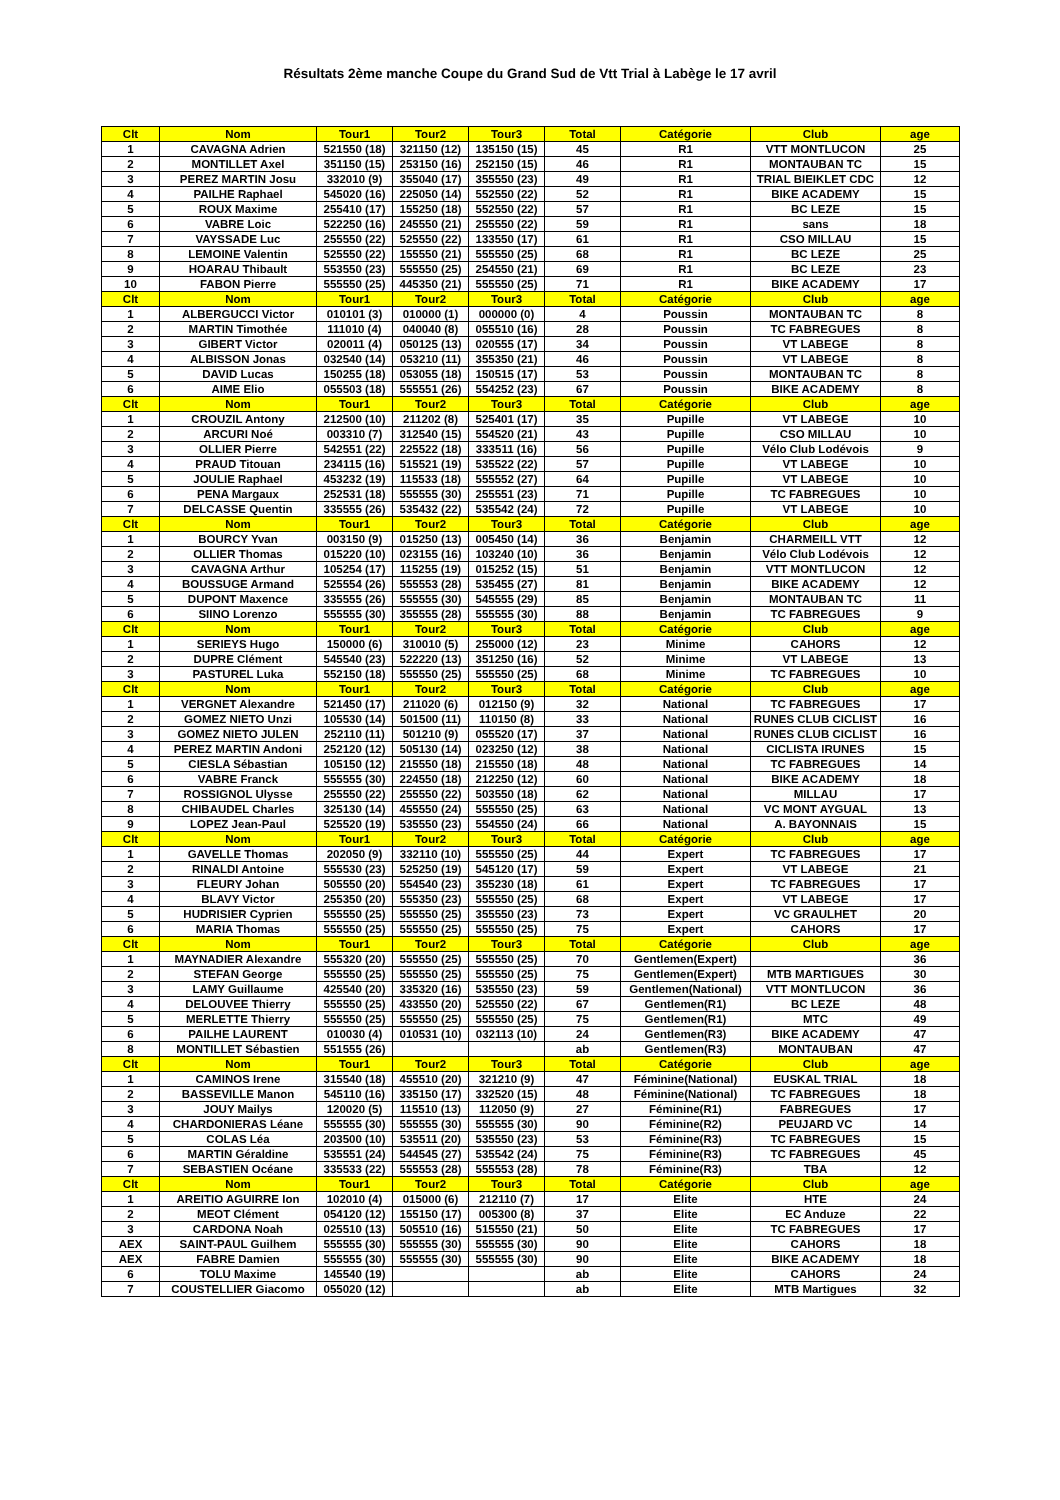Résultats 2ème manche Coupe du Grand Sud de Vtt Trial à Labège le 17 avril
| Clt | Nom | Tour1 | Tour2 | Tour3 | Total | Catégorie | Club | age |
| --- | --- | --- | --- | --- | --- | --- | --- | --- |
| 1 | CAVAGNA Adrien | 521550 (18) | 321150 (12) | 135150 (15) | 45 | R1 | VTT MONTLUCON | 25 |
| 2 | MONTILLET Axel | 351150 (15) | 253150 (16) | 252150 (15) | 46 | R1 | MONTAUBAN TC | 15 |
| 3 | PEREZ MARTIN Josu | 332010 (9) | 355040 (17) | 355550 (23) | 49 | R1 | TRIAL BIEIKLET CDC | 12 |
| 4 | PAILHE Raphael | 545020 (16) | 225050 (14) | 552550 (22) | 52 | R1 | BIKE ACADEMY | 15 |
| 5 | ROUX Maxime | 255410 (17) | 155250 (18) | 552550 (22) | 57 | R1 | BC LEZE | 15 |
| 6 | VABRE Loic | 522250 (16) | 245550 (21) | 255550 (22) | 59 | R1 | sans | 18 |
| 7 | VAYSSADE Luc | 255550 (22) | 525550 (22) | 133550 (17) | 61 | R1 | CSO MILLAU | 15 |
| 8 | LEMOINE Valentin | 525550 (22) | 155550 (21) | 555550 (25) | 68 | R1 | BC LEZE | 25 |
| 9 | HOARAU Thibault | 553550 (23) | 555550 (25) | 254550 (21) | 69 | R1 | BC LEZE | 23 |
| 10 | FABON Pierre | 555550 (25) | 445350 (21) | 555550 (25) | 71 | R1 | BIKE ACADEMY | 17 |
| Clt | Nom | Tour1 | Tour2 | Tour3 | Total | Catégorie | Club | age |
| 1 | ALBERGUCCI Victor | 010101 (3) | 010000 (1) | 000000 (0) | 4 | Poussin | MONTAUBAN TC | 8 |
| 2 | MARTIN Timothée | 111010 (4) | 040040 (8) | 055510 (16) | 28 | Poussin | TC FABREGUES | 8 |
| 3 | GIBERT Victor | 020011 (4) | 050125 (13) | 020555 (17) | 34 | Poussin | VT LABEGE | 8 |
| 4 | ALBISSON Jonas | 032540 (14) | 053210 (11) | 355350 (21) | 46 | Poussin | VT LABEGE | 8 |
| 5 | DAVID Lucas | 150255 (18) | 053055 (18) | 150515 (17) | 53 | Poussin | MONTAUBAN TC | 8 |
| 6 | AIME Elio | 055503 (18) | 555551 (26) | 554252 (23) | 67 | Poussin | BIKE ACADEMY | 8 |
| Clt | Nom | Tour1 | Tour2 | Tour3 | Total | Catégorie | Club | age |
| 1 | CROUZIL Antony | 212500 (10) | 211202 (8) | 525401 (17) | 35 | Pupille | VT LABEGE | 10 |
| 2 | ARCURI Noé | 003310 (7) | 312540 (15) | 554520 (21) | 43 | Pupille | CSO MILLAU | 10 |
| 3 | OLLIER Pierre | 542551 (22) | 225522 (18) | 333511 (16) | 56 | Pupille | Vélo Club Lodévois | 9 |
| 4 | PRAUD Titouan | 234115 (16) | 515521 (19) | 535522 (22) | 57 | Pupille | VT LABEGE | 10 |
| 5 | JOULIE Raphael | 453232 (19) | 115533 (18) | 555552 (27) | 64 | Pupille | VT LABEGE | 10 |
| 6 | PENA Margaux | 252531 (18) | 555555 (30) | 255551 (23) | 71 | Pupille | TC FABREGUES | 10 |
| 7 | DELCASSE Quentin | 335555 (26) | 535432 (22) | 535542 (24) | 72 | Pupille | VT LABEGE | 10 |
| Clt | Nom | Tour1 | Tour2 | Tour3 | Total | Catégorie | Club | age |
| 1 | BOURCY Yvan | 003150 (9) | 015250 (13) | 005450 (14) | 36 | Benjamin | CHARMEILL VTT | 12 |
| 2 | OLLIER Thomas | 015220 (10) | 023155 (16) | 103240 (10) | 36 | Benjamin | Vélo Club Lodévois | 12 |
| 3 | CAVAGNA Arthur | 105254 (17) | 115255 (19) | 015252 (15) | 51 | Benjamin | VTT MONTLUCON | 12 |
| 4 | BOUSSUGE Armand | 525554 (26) | 555553 (28) | 535455 (27) | 81 | Benjamin | BIKE ACADEMY | 12 |
| 5 | DUPONT Maxence | 335555 (26) | 555555 (30) | 545555 (29) | 85 | Benjamin | MONTAUBAN TC | 11 |
| 6 | SIINO Lorenzo | 555555 (30) | 355555 (28) | 555555 (30) | 88 | Benjamin | TC FABREGUES | 9 |
| Clt | Nom | Tour1 | Tour2 | Tour3 | Total | Catégorie | Club | age |
| 1 | SERIEYS Hugo | 150000 (6) | 310010 (5) | 255000 (12) | 23 | Minime | CAHORS | 12 |
| 2 | DUPRE Clément | 545540 (23) | 522220 (13) | 351250 (16) | 52 | Minime | VT LABEGE | 13 |
| 3 | PASTUREL Luka | 552150 (18) | 555550 (25) | 555550 (25) | 68 | Minime | TC FABREGUES | 10 |
| Clt | Nom | Tour1 | Tour2 | Tour3 | Total | Catégorie | Club | age |
| 1 | VERGNET Alexandre | 521450 (17) | 211020 (6) | 012150 (9) | 32 | National | TC FABREGUES | 17 |
| 2 | GOMEZ NIETO Unzi | 105530 (14) | 501500 (11) | 110150 (8) | 33 | National | RUNES CLUB CICLIST | 16 |
| 3 | GOMEZ NIETO JULEN | 252110 (11) | 501210 (9) | 055520 (17) | 37 | National | RUNES CLUB CICLIST | 16 |
| 4 | PEREZ MARTIN Andoni | 252120 (12) | 505130 (14) | 023250 (12) | 38 | National | CICLISTA IRUNES | 15 |
| 5 | CIESLA Sébastian | 105150 (12) | 215550 (18) | 215550 (18) | 48 | National | TC FABREGUES | 14 |
| 6 | VABRE Franck | 555555 (30) | 224550 (18) | 212250 (12) | 60 | National | BIKE ACADEMY | 18 |
| 7 | ROSSIGNOL Ulysse | 255550 (22) | 255550 (22) | 503550 (18) | 62 | National | MILLAU | 17 |
| 8 | CHIBAUDEL Charles | 325130 (14) | 455550 (24) | 555550 (25) | 63 | National | VC MONT AYGUAL | 13 |
| 9 | LOPEZ Jean-Paul | 525520 (19) | 535550 (23) | 554550 (24) | 66 | National | A. BAYONNAIS | 15 |
| Clt | Nom | Tour1 | Tour2 | Tour3 | Total | Catégorie | Club | age |
| 1 | GAVELLE Thomas | 202050 (9) | 332110 (10) | 555550 (25) | 44 | Expert | TC FABREGUES | 17 |
| 2 | RINALDI Antoine | 555530 (23) | 525250 (19) | 545120 (17) | 59 | Expert | VT LABEGE | 21 |
| 3 | FLEURY Johan | 505550 (20) | 554540 (23) | 355230 (18) | 61 | Expert | TC FABREGUES | 17 |
| 4 | BLAVY Victor | 255350 (20) | 555350 (23) | 555550 (25) | 68 | Expert | VT LABEGE | 17 |
| 5 | HUDRISIER Cyprien | 555550 (25) | 555550 (25) | 355550 (23) | 73 | Expert | VC GRAULHET | 20 |
| 6 | MARIA Thomas | 555550 (25) | 555550 (25) | 555550 (25) | 75 | Expert | CAHORS | 17 |
| Clt | Nom | Tour1 | Tour2 | Tour3 | Total | Catégorie | Club | age |
| 1 | MAYNADIER Alexandre | 555320 (20) | 555550 (25) | 555550 (25) | 70 | Gentlemen(Expert) | | 36 |
| 2 | STEFAN George | 555550 (25) | 555550 (25) | 555550 (25) | 75 | Gentlemen(Expert) | MTB MARTIGUES | 30 |
| 3 | LAMY Guillaume | 425540 (20) | 335320 (16) | 535550 (23) | 59 | Gentlemen(National) | VTT MONTLUCON | 36 |
| 4 | DELOUVEE Thierry | 555550 (25) | 433550 (20) | 525550 (22) | 67 | Gentlemen(R1) | BC LEZE | 48 |
| 5 | MERLETTE Thierry | 555550 (25) | 555550 (25) | 555550 (25) | 75 | Gentlemen(R1) | MTC | 49 |
| 6 | PAILHE LAURENT | 010030 (4) | 010531 (10) | 032113 (10) | 24 | Gentlemen(R3) | BIKE ACADEMY | 47 |
| 8 | MONTILLET Sébastien | 551555 (26) | | | ab | Gentlemen(R3) | MONTAUBAN | 47 |
| Clt | Nom | Tour1 | Tour2 | Tour3 | Total | Catégorie | Club | age |
| 1 | CAMINOS Irene | 315540 (18) | 455510 (20) | 321210 (9) | 47 | Féminine(National) | EUSKAL TRIAL | 18 |
| 2 | BASSEVILLE Manon | 545110 (16) | 335150 (17) | 332520 (15) | 48 | Féminine(National) | TC FABREGUES | 18 |
| 3 | JOUY Mailys | 120020 (5) | 115510 (13) | 112050 (9) | 27 | Féminine(R1) | FABREGUES | 17 |
| 4 | CHARDONIERAS Léane | 555555 (30) | 555555 (30) | 555555 (30) | 90 | Féminine(R2) | PEUJARD VC | 14 |
| 5 | COLAS Léa | 203500 (10) | 535511 (20) | 535550 (23) | 53 | Féminine(R3) | TC FABREGUES | 15 |
| 6 | MARTIN Géraldine | 535551 (24) | 544545 (27) | 535542 (24) | 75 | Féminine(R3) | TC FABREGUES | 45 |
| 7 | SEBASTIEN Océane | 335533 (22) | 555553 (28) | 555553 (28) | 78 | Féminine(R3) | TBA | 12 |
| Clt | Nom | Tour1 | Tour2 | Tour3 | Total | Catégorie | Club | age |
| 1 | AREITIO AGUIRRE Ion | 102010 (4) | 015000 (6) | 212110 (7) | 17 | Elite | HTE | 24 |
| 2 | MEOT Clément | 054120 (12) | 155150 (17) | 005300 (8) | 37 | Elite | EC Anduze | 22 |
| 3 | CARDONA Noah | 025510 (13) | 505510 (16) | 515550 (21) | 50 | Elite | TC FABREGUES | 17 |
| AEX | SAINT-PAUL Guilhem | 555555 (30) | 555555 (30) | 555555 (30) | 90 | Elite | CAHORS | 18 |
| AEX | FABRE Damien | 555555 (30) | 555555 (30) | 555555 (30) | 90 | Elite | BIKE ACADEMY | 18 |
| 6 | TOLU Maxime | 145540 (19) | | | ab | Elite | CAHORS | 24 |
| 7 | COUSTELLIER Giacomo | 055020 (12) | | | ab | Elite | MTB Martigues | 32 |